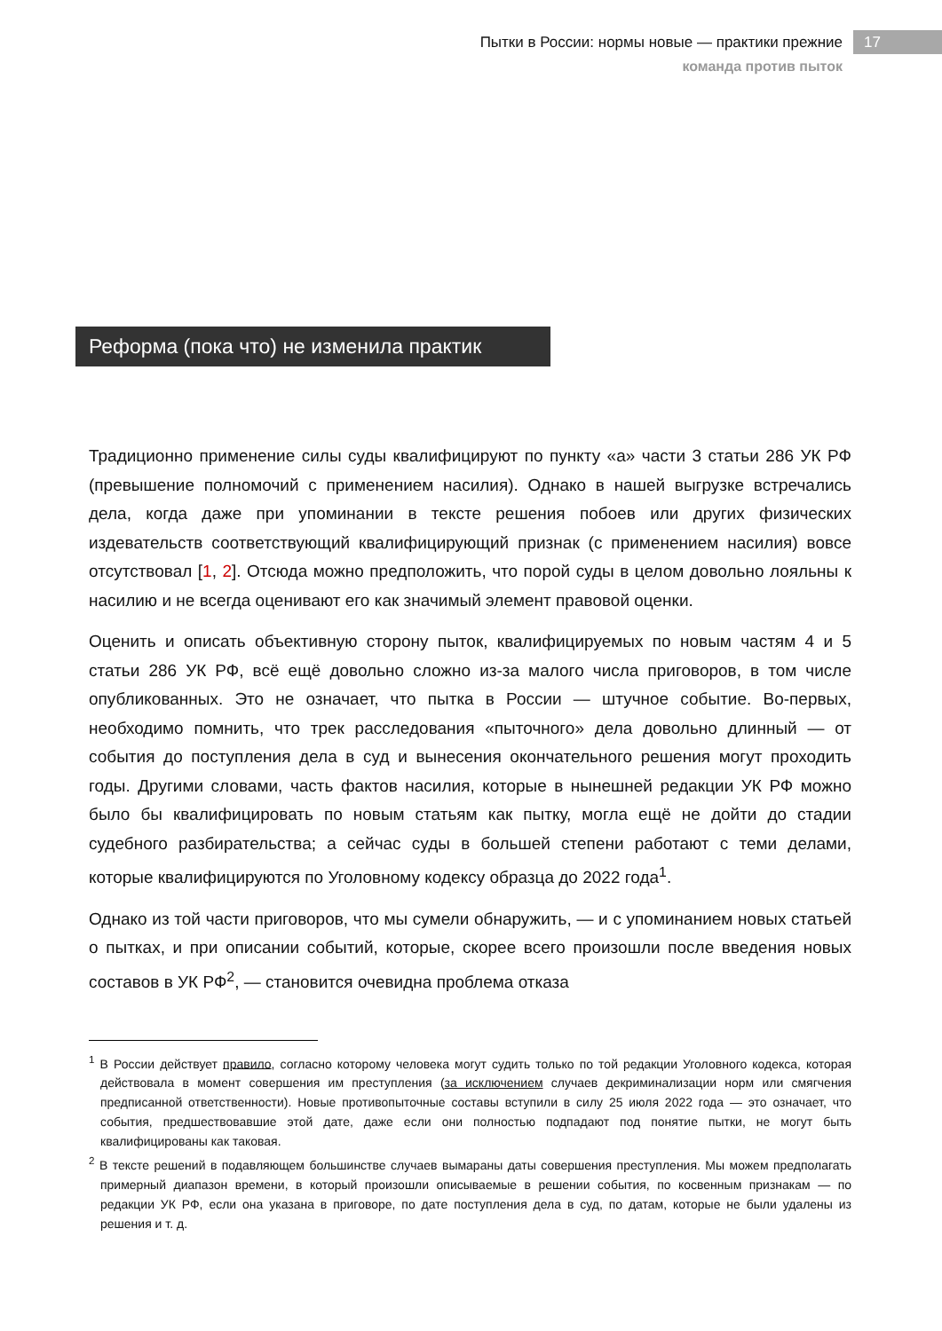Пытки в России: нормы новые — практики прежние
команда против пыток
17
Реформа (пока что) не изменила практик
Традиционно применение силы суды квалифицируют по пункту «а» части 3 статьи 286 УК РФ (превышение полномочий с применением насилия). Однако в нашей выгрузке встречались дела, когда даже при упоминании в тексте решения побоев или других физических издевательств соответствующий квалифицирующий признак (с применением насилия) вовсе отсутствовал [1, 2]. Отсюда можно предположить, что порой суды в целом довольно лояльны к насилию и не всегда оценивают его как значимый элемент правовой оценки.
Оценить и описать объективную сторону пыток, квалифицируемых по новым частям 4 и 5 статьи 286 УК РФ, всё ещё довольно сложно из-за малого числа приговоров, в том числе опубликованных. Это не означает, что пытка в России — штучное событие. Во-первых, необходимо помнить, что трек расследования «пыточного» дела довольно длинный — от события до поступления дела в суд и вынесения окончательного решения могут проходить годы. Другими словами, часть фактов насилия, которые в нынешней редакции УК РФ можно было бы квалифицировать по новым статьям как пытку, могла ещё не дойти до стадии судебного разбирательства; а сейчас суды в большей степени работают с теми делами, которые квалифицируются по Уголовному кодексу образца до 2022 года<sup>1</sup>.
Однако из той части приговоров, что мы сумели обнаружить, — и с упоминанием новых статьей о пытках, и при описании событий, которые, скорее всего произошли после введения новых составов в УК РФ<sup>2</sup>, — становится очевидна проблема отказа
<sup>1</sup> В России действует правило, согласно которому человека могут судить только по той редакции Уголовного кодекса, которая действовала в момент совершения им преступления (за исключением случаев декриминализации норм или смягчения предписанной ответственности). Новые противопыточные составы вступили в силу 25 июля 2022 года — это означает, что события, предшествовавшие этой дате, даже если они полностью подпадают под понятие пытки, не могут быть квалифицированы как таковая.
<sup>2</sup> В тексте решений в подавляющем большинстве случаев вымараны даты совершения преступления. Мы можем предполагать примерный диапазон времени, в который произошли описываемые в решении события, по косвенным признакам — по редакции УК РФ, если она указана в приговоре, по дате поступления дела в суд, по датам, которые не были удалены из решения и т. д.